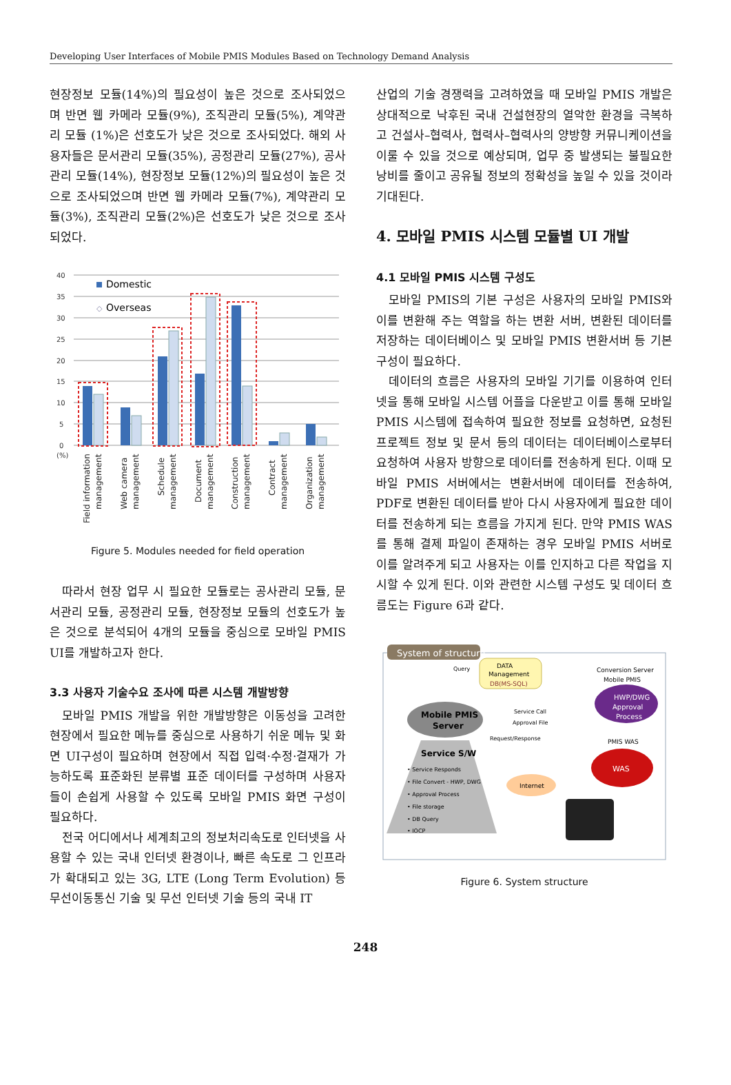Developing User Interfaces of Mobile PMIS Modules Based on Technology Demand Analysis
현장정보 모듈(14%)의 필요성이 높은 것으로 조사되었으며 반면 웹 카메라 모듈(9%), 조직관리 모듈(5%), 계약관리 모듈 (1%)은 선호도가 낮은 것으로 조사되었다. 해외 사용자들은 문서관리 모듈(35%), 공정관리 모듈(27%), 공사관리 모듈(14%), 현장정보 모듈(12%)의 필요성이 높은 것으로 조사되었으며 반면 웹 카메라 모듈(7%), 계약관리 모듈(3%), 조직관리 모듈(2%)은 선호도가 낮은 것으로 조사되었다.
40
35
30
25
20
15
10
5
0
(%)
Domestic
◇
Overseas
Field information
management
Web camera
management
Schedule
management
Document
management
Construction
management
Contract
management
Organization
management
Figure 5. Modules needed for field operation
따라서 현장 업무 시 필요한 모듈로는 공사관리 모듈, 문서관리 모듈, 공정관리 모듈, 현장정보 모듈의 선호도가 높은 것으로 분석되어 4개의 모듈을 중심으로 모바일 PMIS UI를 개발하고자 한다.
3.3 사용자 기술수요 조사에 따른 시스템 개발방향
모바일 PMIS 개발을 위한 개발방향은 이동성을 고려한 현장에서 필요한 메뉴를 중심으로 사용하기 쉬운 메뉴 및 화면 UI구성이 필요하며 현장에서 직접 입력·수정·결재가 가능하도록 표준화된 분류별 표준 데이터를 구성하며 사용자들이 손쉽게 사용할 수 있도록 모바일 PMIS 화면 구성이 필요하다.
전국 어디에서나 세계최고의 정보처리속도로 인터넷을 사용할 수 있는 국내 인터넷 환경이나, 빠른 속도로 그 인프라가 확대되고 있는 3G, LTE (Long Term Evolution) 등 무선이동통신 기술 및 무선 인터넷 기술 등의 국내 IT
산업의 기술 경쟁력을 고려하였을 때 모바일 PMIS 개발은 상대적으로 낙후된 국내 건설현장의 열악한 환경을 극복하고 건설사–협력사, 협력사–협력사의 양방향 커뮤니케이션을 이룰 수 있을 것으로 예상되며, 업무 중 발생되는 불필요한 낭비를 줄이고 공유될 정보의 정확성을 높일 수 있을 것이라 기대된다.
4. 모바일 PMIS 시스템 모듈별 UI 개발
4.1 모바일 PMIS 시스템 구성도
모바일 PMIS의 기본 구성은 사용자의 모바일 PMIS와 이를 변환해 주는 역할을 하는 변환 서버, 변환된 데이터를 저장하는 데이터베이스 및 모바일 PMIS 변환서버 등 기본구성이 필요하다.
데이터의 흐름은 사용자의 모바일 기기를 이용하여 인터넷을 통해 모바일 시스템 어플을 다운받고 이를 통해 모바일 PMIS 시스템에 접속하여 필요한 정보를 요청하면, 요청된 프로젝트 정보 및 문서 등의 데이터는 데이터베이스로부터 요청하여 사용자 방향으로 데이터를 전송하게 된다. 이때 모바일 PMIS 서버에서는 변환서버에 데이터를 전송하여, PDF로 변환된 데이터를 받아 다시 사용자에게 필요한 데이터를 전송하게 되는 흐름을 가지게 된다. 만약 PMIS WAS를 통해 결제 파일이 존재하는 경우 모바일 PMIS 서버로 이를 알려주게 되고 사용자는 이를 인지하고 다른 작업을 지시할 수 있게 된다. 이와 관련한 시스템 구성도 및 데이터 흐름도는 Figure 6과 같다.
System of structure
Query
DATA
Management
DB(MS-SQL)
Conversion Server
Mobile PMIS
HWP/DWG
Approval
Process
Mobile PMIS
Server
Service Call
Approval File
Request/Response
PMIS WAS
WAS
Service S/W
• Service Responds
• File Convert - HWP, DWG
• Approval Process
• File storage
• DB Query
• IOCP
Internet
Figure 6. System structure
248